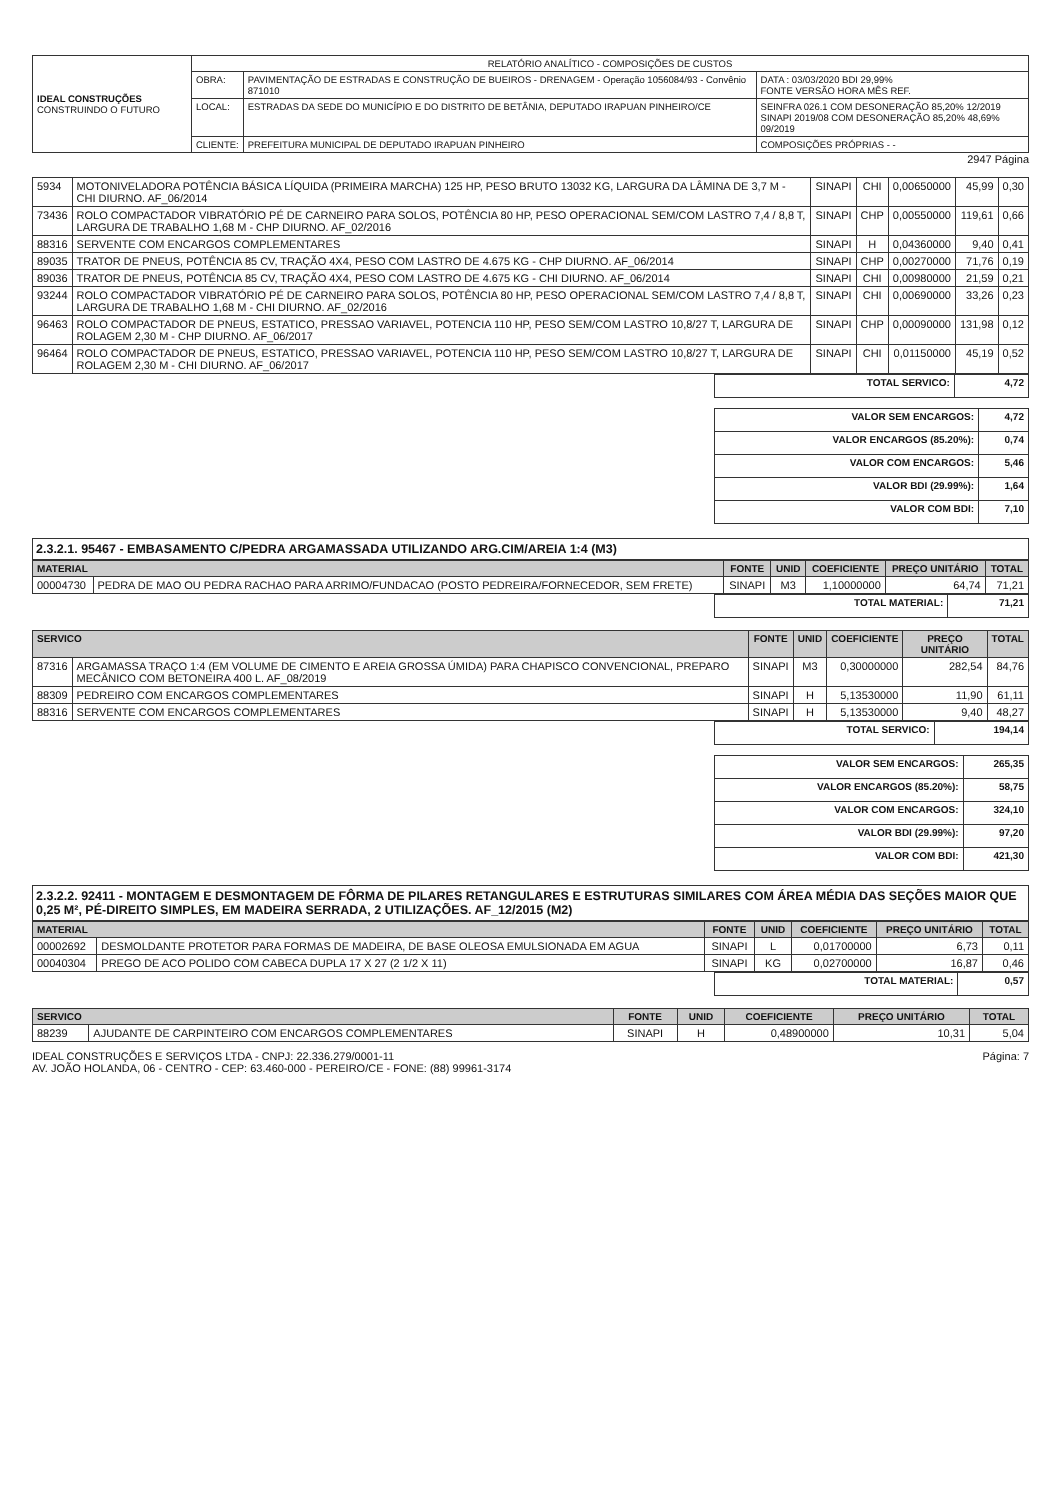| IDEAL CONSTRUÇÕES CONSTRUINDO O FUTURO | RELATÓRIO ANALÍTICO - COMPOSIÇÕES DE CUSTOS | | |
| | OBRA: | PAVIMENTAÇÃO DE ESTRADAS E CONSTRUÇÃO DE BUEIROS - DRENAGEM - Operação 1056084/93 - Convênio 871010 | DATA : 03/03/2020 BDI 29,99% FONTE VERSÃO HORA MÊS REF. |
| | LOCAL: | ESTRADAS DA SEDE DO MUNICÍPIO E DO DISTRITO DE BETÂNIA, DEPUTADO IRAPUAN PINHEIRO/CE | SEINFRA 026.1 COM DESONERAÇÃO 85,20% 12/2019 SINAPI 2019/08 COM DESONERAÇÃO 85,20% 48,69% 09/2019 |
| | CLIENTE: | PREFEITURA MUNICIPAL DE DEPUTADO IRAPUAN PINHEIRO | COMPOSIÇÕES PRÓPRIAS - - |
2947 Página
| 5934 | MOTONIVELADORA POTÊNCIA BÁSICA LÍQUIDA (PRIMEIRA MARCHA) 125 HP, PESO BRUTO 13032 KG, LARGURA DA LÂMINA DE 3,7 M - CHI DIURNO. AF_06/2014 | SINAPI | CHI | 0,00650000 | 45,99 | 0,30 |
| 73436 | ROLO COMPACTADOR VIBRATÓRIO PÉ DE CARNEIRO PARA SOLOS, POTÊNCIA 80 HP, PESO OPERACIONAL SEM/COM LASTRO 7,4 / 8,8 T, LARGURA DE TRABALHO 1,68 M - CHP DIURNO. AF_02/2016 | SINAPI | CHP | 0,00550000 | 119,61 | 0,66 |
| 88316 | SERVENTE COM ENCARGOS COMPLEMENTARES | SINAPI | H | 0,04360000 | 9,40 | 0,41 |
| 89035 | TRATOR DE PNEUS, POTÊNCIA 85 CV, TRAÇÃO 4X4, PESO COM LASTRO DE 4.675 KG - CHP DIURNO. AF_06/2014 | SINAPI | CHP | 0,00270000 | 71,76 | 0,19 |
| 89036 | TRATOR DE PNEUS, POTÊNCIA 85 CV, TRAÇÃO 4X4, PESO COM LASTRO DE 4.675 KG - CHI DIURNO. AF_06/2014 | SINAPI | CHI | 0,00980000 | 21,59 | 0,21 |
| 93244 | ROLO COMPACTADOR VIBRATÓRIO PÉ DE CARNEIRO PARA SOLOS, POTÊNCIA 80 HP, PESO OPERACIONAL SEM/COM LASTRO 7,4 / 8,8 T, LARGURA DE TRABALHO 1,68 M - CHI DIURNO. AF_02/2016 | SINAPI | CHI | 0,00690000 | 33,26 | 0,23 |
| 96463 | ROLO COMPACTADOR DE PNEUS, ESTATICO, PRESSAO VARIAVEL, POTENCIA 110 HP, PESO SEM/COM LASTRO 10,8/27 T, LARGURA DE ROLAGEM 2,30 M - CHP DIURNO. AF_06/2017 | SINAPI | CHP | 0,00090000 | 131,98 | 0,12 |
| 96464 | ROLO COMPACTADOR DE PNEUS, ESTATICO, PRESSAO VARIAVEL, POTENCIA 110 HP, PESO SEM/COM LASTRO 10,8/27 T, LARGURA DE ROLAGEM 2,30 M - CHI DIURNO. AF_06/2017 | SINAPI | CHI | 0,01150000 | 45,19 | 0,52 |
| TOTAL SERVICO: | 4,72 |
| VALOR SEM ENCARGOS: | 4,72 |
| VALOR ENCARGOS (85.20%): | 0,74 |
| VALOR COM ENCARGOS: | 5,46 |
| VALOR BDI (29.99%): | 1,64 |
| VALOR COM BDI: | 7,10 |
2.3.2.1. 95467 - EMBASAMENTO C/PEDRA ARGAMASSADA UTILIZANDO ARG.CIM/AREIA 1:4 (M3)
| MATERIAL | | FONTE | UNID | COEFICIENTE | PREÇO UNITÁRIO | TOTAL |
| --- | --- | --- | --- | --- | --- | --- |
| 00004730 | PEDRA DE MAO OU PEDRA RACHAO PARA ARRIMO/FUNDACAO (POSTO PEDREIRA/FORNECEDOR, SEM FRETE) | SINAPI | M3 | 1,10000000 | 64,74 | 71,21 |
| TOTAL MATERIAL: | 71,21 |
| SERVICO | | FONTE | UNID | COEFICIENTE | PREÇO UNITÁRIO | TOTAL |
| --- | --- | --- | --- | --- | --- | --- |
| 87316 | ARGAMASSA TRAÇO 1:4 (EM VOLUME DE CIMENTO E AREIA GROSSA ÚMIDA) PARA CHAPISCO CONVENCIONAL, PREPARO MECÂNICO COM BETONEIRA 400 L. AF_08/2019 | SINAPI | M3 | 0,30000000 | 282,54 | 84,76 |
| 88309 | PEDREIRO COM ENCARGOS COMPLEMENTARES | SINAPI | H | 5,13530000 | 11,90 | 61,11 |
| 88316 | SERVENTE COM ENCARGOS COMPLEMENTARES | SINAPI | H | 5,13530000 | 9,40 | 48,27 |
| TOTAL SERVICO: | 194,14 |
| VALOR SEM ENCARGOS: | 265,35 |
| VALOR ENCARGOS (85.20%): | 58,75 |
| VALOR COM ENCARGOS: | 324,10 |
| VALOR BDI (29.99%): | 97,20 |
| VALOR COM BDI: | 421,30 |
2.3.2.2. 92411 - MONTAGEM E DESMONTAGEM DE FÔRMA DE PILARES RETANGULARES E ESTRUTURAS SIMILARES COM ÁREA MÉDIA DAS SEÇÕES MAIOR QUE 0,25 M², PÉ-DIREITO SIMPLES, EM MADEIRA SERRADA, 2 UTILIZAÇÕES. AF_12/2015 (M2)
| MATERIAL | | FONTE | UNID | COEFICIENTE | PREÇO UNITÁRIO | TOTAL |
| --- | --- | --- | --- | --- | --- | --- |
| 00002692 | DESMOLDANTE PROTETOR PARA FORMAS DE MADEIRA, DE BASE OLEOSA EMULSIONADA EM AGUA | SINAPI | L | 0,01700000 | 6,73 | 0,11 |
| 00040304 | PREGO DE ACO POLIDO COM CABECA DUPLA 17 X 27 (2 1/2 X 11) | SINAPI | KG | 0,02700000 | 16,87 | 0,46 |
| TOTAL MATERIAL: | 0,57 |
| SERVICO | | FONTE | UNID | COEFICIENTE | PREÇO UNITÁRIO | TOTAL |
| --- | --- | --- | --- | --- | --- | --- |
| 88239 | AJUDANTE DE CARPINTEIRO COM ENCARGOS COMPLEMENTARES | SINAPI | H | 0,48900000 | 10,31 | 5,04 |
Página: 7 IDEAL CONSTRUÇÕES E SERVIÇOS LTDA - CNPJ: 22.336.279/0001-11
AV. JOÃO HOLANDA, 06 - CENTRO - CEP: 63.460-000 - PEREIRO/CE - FONE: (88) 99961-3174